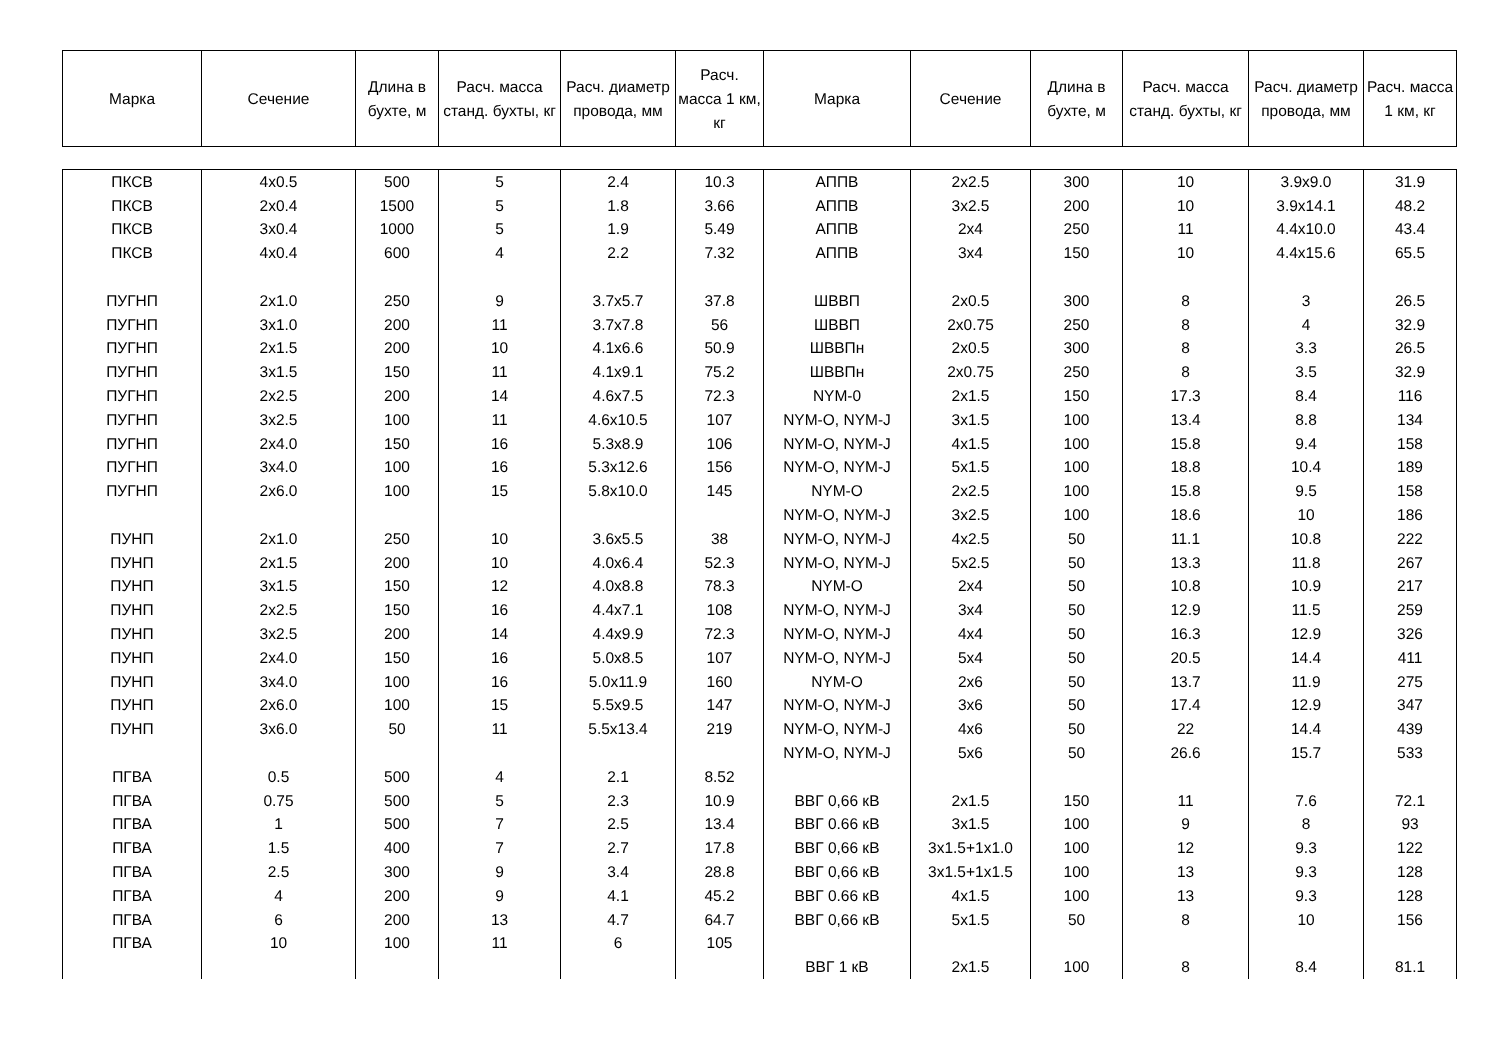| Марка | Сечение | Длина в бухте, м | Расч. масса станд. бухты, кг | Расч. диаметр провода, мм | Расч. масса 1 км, кг | Марка | Сечение | Длина в бухте, м | Расч. масса станд. бухты, кг | Расч. диаметр провода, мм | Расч. масса 1 км, кг |
| --- | --- | --- | --- | --- | --- | --- | --- | --- | --- | --- | --- |
| ПКСВ | 4x0.5 | 500 | 5 | 2.4 | 10.3 | АППВ | 2x2.5 | 300 | 10 | 3.9x9.0 | 31.9 |
| ПКСВ | 2x0.4 | 1500 | 5 | 1.8 | 3.66 | АППВ | 3x2.5 | 200 | 10 | 3.9x14.1 | 48.2 |
| ПКСВ | 3x0.4 | 1000 | 5 | 1.9 | 5.49 | АППВ | 2x4 | 250 | 11 | 4.4x10.0 | 43.4 |
| ПКСВ | 4x0.4 | 600 | 4 | 2.2 | 7.32 | АППВ | 3x4 | 150 | 10 | 4.4x15.6 | 65.5 |
| ПУГНП | 2x1.0 | 250 | 9 | 3.7x5.7 | 37.8 | ШВВП | 2x0.5 | 300 | 8 | 3 | 26.5 |
| ПУГНП | 3x1.0 | 200 | 11 | 3.7x7.8 | 56 | ШВВП | 2x0.75 | 250 | 8 | 4 | 32.9 |
| ПУГНП | 2x1.5 | 200 | 10 | 4.1x6.6 | 50.9 | ШВВПн | 2x0.5 | 300 | 8 | 3.3 | 26.5 |
| ПУГНП | 3x1.5 | 150 | 11 | 4.1x9.1 | 75.2 | ШВВПн | 2x0.75 | 250 | 8 | 3.5 | 32.9 |
| ПУГНП | 2x2.5 | 200 | 14 | 4.6x7.5 | 72.3 | NYM-0 | 2x1.5 | 150 | 17.3 | 8.4 | 116 |
| ПУГНП | 3x2.5 | 100 | 11 | 4.6x10.5 | 107 | NYM-O, NYM-J | 3x1.5 | 100 | 13.4 | 8.8 | 134 |
| ПУГНП | 2x4.0 | 150 | 16 | 5.3x8.9 | 106 | NYM-O, NYM-J | 4x1.5 | 100 | 15.8 | 9.4 | 158 |
| ПУГНП | 3x4.0 | 100 | 16 | 5.3x12.6 | 156 | NYM-O, NYM-J | 5x1.5 | 100 | 18.8 | 10.4 | 189 |
| ПУГНП | 2x6.0 | 100 | 15 | 5.8x10.0 | 145 | NYM-O | 2x2.5 | 100 | 15.8 | 9.5 | 158 |
| | | | | | | NYM-O, NYM-J | 3x2.5 | 100 | 18.6 | 10 | 186 |
| ПУНП | 2x1.0 | 250 | 10 | 3.6x5.5 | 38 | NYM-O, NYM-J | 4x2.5 | 50 | 11.1 | 10.8 | 222 |
| ПУНП | 2x1.5 | 200 | 10 | 4.0x6.4 | 52.3 | NYM-O, NYM-J | 5x2.5 | 50 | 13.3 | 11.8 | 267 |
| ПУНП | 3x1.5 | 150 | 12 | 4.0x8.8 | 78.3 | NYM-O | 2x4 | 50 | 10.8 | 10.9 | 217 |
| ПУНП | 2x2.5 | 150 | 16 | 4.4x7.1 | 108 | NYM-O, NYM-J | 3x4 | 50 | 12.9 | 11.5 | 259 |
| ПУНП | 3x2.5 | 200 | 14 | 4.4x9.9 | 72.3 | NYM-O, NYM-J | 4x4 | 50 | 16.3 | 12.9 | 326 |
| ПУНП | 2x4.0 | 150 | 16 | 5.0x8.5 | 107 | NYM-O, NYM-J | 5x4 | 50 | 20.5 | 14.4 | 411 |
| ПУНП | 3x4.0 | 100 | 16 | 5.0x11.9 | 160 | NYM-O | 2x6 | 50 | 13.7 | 11.9 | 275 |
| ПУНП | 2x6.0 | 100 | 15 | 5.5x9.5 | 147 | NYM-O, NYM-J | 3x6 | 50 | 17.4 | 12.9 | 347 |
| ПУНП | 3x6.0 | 50 | 11 | 5.5x13.4 | 219 | NYM-O, NYM-J | 4x6 | 50 | 22 | 14.4 | 439 |
| | | | | | | NYM-O, NYM-J | 5x6 | 50 | 26.6 | 15.7 | 533 |
| ПГВА | 0.5 | 500 | 4 | 2.1 | 8.52 | | | | | | |
| ПГВА | 0.75 | 500 | 5 | 2.3 | 10.9 | ВВГ 0,66 кВ | 2x1.5 | 150 | 11 | 7.6 | 72.1 |
| ПГВА | 1 | 500 | 7 | 2.5 | 13.4 | ВВГ 0.66 кВ | 3x1.5 | 100 | 9 | 8 | 93 |
| ПГВА | 1.5 | 400 | 7 | 2.7 | 17.8 | ВВГ 0,66 кВ | 3x1.5+1x1.0 | 100 | 12 | 9.3 | 122 |
| ПГВА | 2.5 | 300 | 9 | 3.4 | 28.8 | ВВГ 0,66 кВ | 3x1.5+1x1.5 | 100 | 13 | 9.3 | 128 |
| ПГВА | 4 | 200 | 9 | 4.1 | 45.2 | ВВГ 0.66 кВ | 4x1.5 | 100 | 13 | 9.3 | 128 |
| ПГВА | 6 | 200 | 13 | 4.7 | 64.7 | ВВГ 0,66 кВ | 5x1.5 | 50 | 8 | 10 | 156 |
| ПГВА | 10 | 100 | 11 | 6 | 105 | | | | | | |
| | | | | | | ВВГ 1 кВ | 2x1.5 | 100 | 8 | 8.4 | 81.1 |